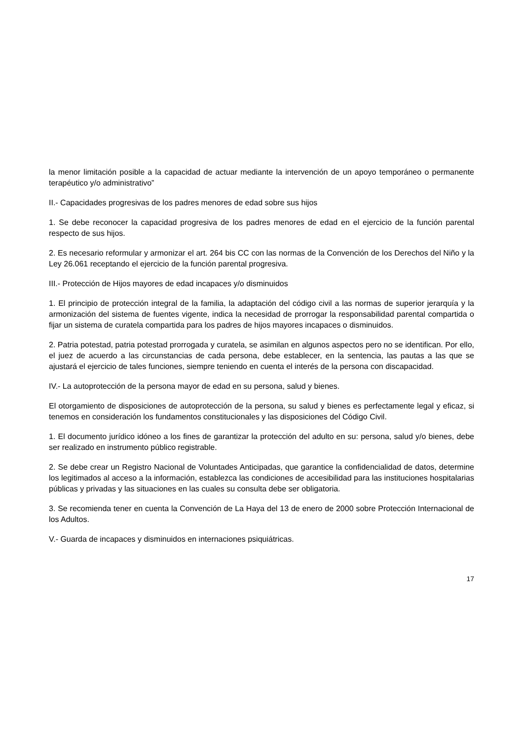la menor limitación posible a la capacidad de actuar mediante la intervención de un apoyo temporáneo o permanente terapéutico y/o administrativo”
II.- Capacidades progresivas de los padres menores de edad sobre sus hijos
1. Se debe reconocer la capacidad progresiva de los padres menores de edad en el ejercicio de la función parental respecto de sus hijos.
2. Es necesario reformular y armonizar el art. 264 bis CC con las normas de la Convención de los Derechos del Niño y la Ley 26.061 receptando el ejercicio de la función parental progresiva.
III.- Protección de Hijos mayores de edad incapaces y/o disminuidos
1. El principio de protección integral de la familia, la adaptación del código civil a las normas de superior jerarquía y la armonización del sistema de fuentes vigente, indica la necesidad de prorrogar la responsabilidad parental compartida o fijar un sistema de curatela compartida para los padres de hijos mayores incapaces o disminuidos.
2. Patria potestad, patria potestad prorrogada y curatela, se asimilan en algunos aspectos pero no se identifican. Por ello, el juez de acuerdo a las circunstancias de cada persona, debe establecer, en la sentencia, las pautas a las que se ajustará el ejercicio de tales funciones, siempre teniendo en cuenta el interés de la persona con discapacidad.
IV.- La autoprotección de la persona mayor de edad en su persona, salud y bienes.
El otorgamiento de disposiciones de autoprotección de la persona, su salud y bienes es perfectamente legal y eficaz, si tenemos en consideración los fundamentos constitucionales y las disposiciones del Código Civil.
1. El documento jurídico idóneo a los fines de garantizar la protección del adulto en su: persona, salud y/o bienes, debe ser realizado en instrumento público registrable.
2. Se debe crear un Registro Nacional de Voluntades Anticipadas, que garantice la confidencialidad de datos, determine los legitimados al acceso a la información, establezca las condiciones de accesibilidad para las instituciones hospitalarias públicas y privadas y las situaciones en las cuales su consulta debe ser obligatoria.
3. Se recomienda tener en cuenta la Convención de La Haya del 13 de enero de 2000 sobre Protección Internacional de los Adultos.
V.- Guarda de incapaces y disminuidos en internaciones psiquiátricas.
17